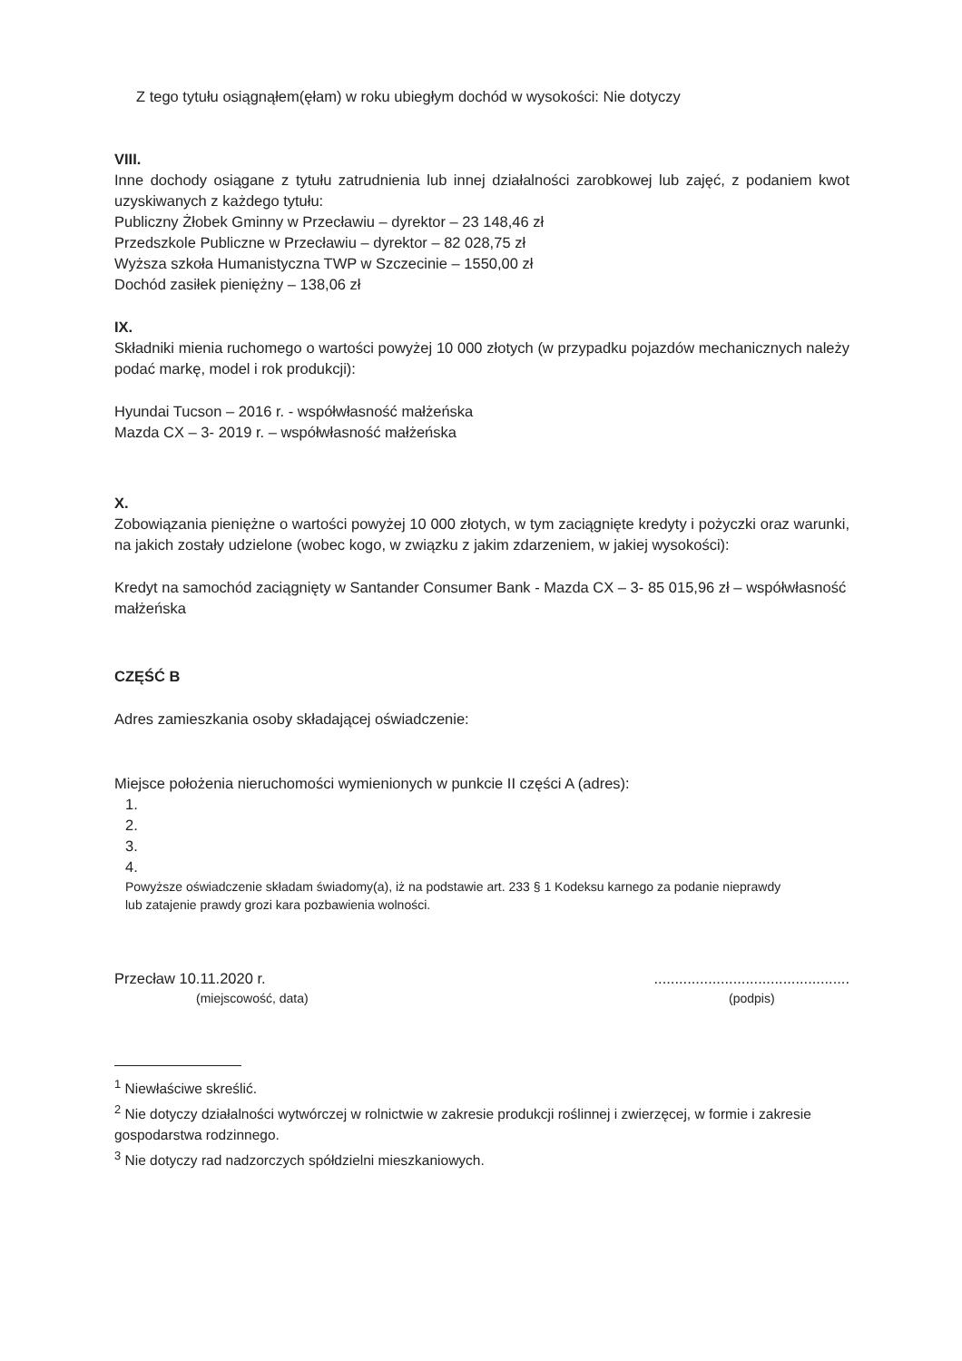Z tego tytułu osiągnąłem(ęłam) w roku ubiegłym dochód w wysokości: Nie dotyczy
VIII.
Inne dochody osiągane z tytułu zatrudnienia lub innej działalności zarobkowej lub zajęć, z podaniem kwot uzyskiwanych z każdego tytułu:
Publiczny Żłobek Gminny w Przecławiu – dyrektor – 23 148,46 zł
Przedszkole Publiczne w Przecławiu – dyrektor – 82 028,75 zł
Wyższa szkoła Humanistyczna TWP w Szczecinie – 1550,00 zł
Dochód zasiłek pieniężny – 138,06 zł
IX.
Składniki mienia ruchomego o wartości powyżej 10 000 złotych (w przypadku pojazdów mechanicznych należy podać markę, model i rok produkcji):
Hyundai Tucson – 2016 r. - współwłasność małżeńska
Mazda CX – 3- 2019 r. – współwłasność małżeńska
X.
Zobowiązania pieniężne o wartości powyżej 10 000 złotych, w tym zaciągnięte kredyty i pożyczki oraz warunki, na jakich zostały udzielone (wobec kogo, w związku z jakim zdarzeniem, w jakiej wysokości):
Kredyt na samochód zaciągnięty w Santander Consumer Bank - Mazda CX – 3- 85 015,96 zł – współwłasność małżeńska
CZĘŚĆ B
Adres zamieszkania osoby składającej oświadczenie:
Miejsce położenia nieruchomości wymienionych w punkcie II części A (adres):
1.
2.
3.
4.
Powyższe oświadczenie składam świadomy(a), iż na podstawie art. 233 § 1 Kodeksu karnego za podanie nieprawdy
lub zatajenie prawdy grozi kara pozbawienia wolności.
Przecław 10.11.2020 r.
(miejscowość, data)
...............................................
(podpis)
<sup>1</sup> Niewłaściwe skreślić.
<sup>2</sup> Nie dotyczy działalności wytwórczej w rolnictwie w zakresie produkcji roślinnej i zwierzęcej, w formie i zakresie gospodarstwa rodzinnego.
<sup>3</sup> Nie dotyczy rad nadzorczych spółdzielni mieszkaniowych.